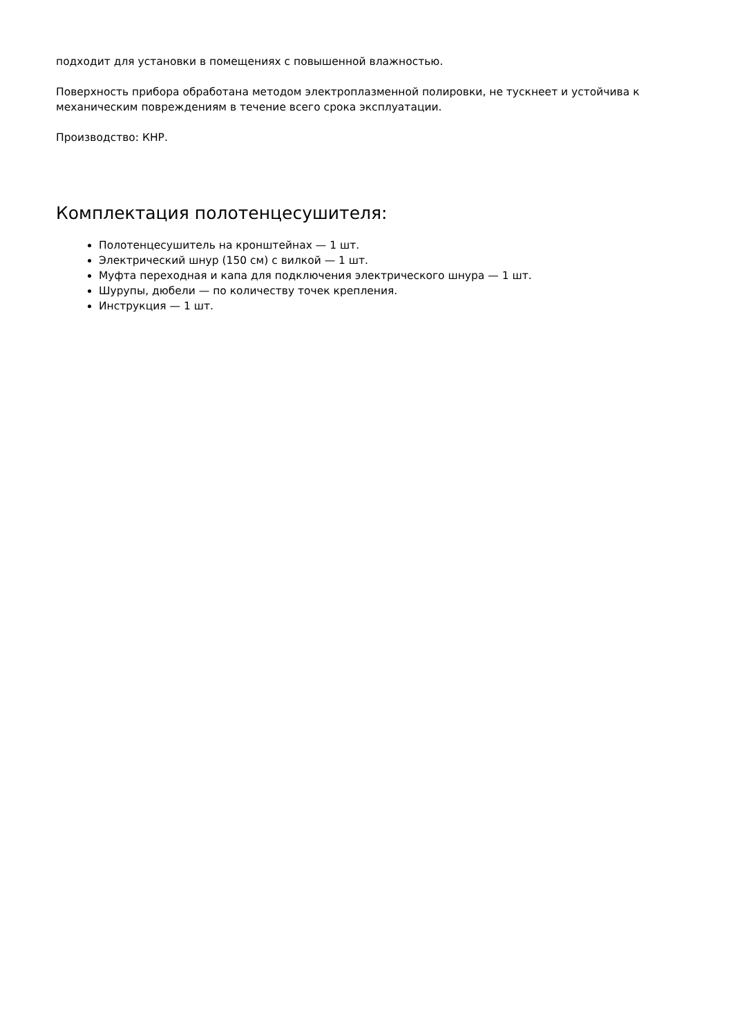подходит для установки в помещениях с повышенной влажностью.
Поверхность прибора обработана методом электроплазменной полировки, не тускнеет и устойчива к механическим повреждениям в течение всего срока эксплуатации.
Производство: КНР.
Комплектация полотенцесушителя:
Полотенцесушитель на кронштейнах — 1 шт.
Электрический шнур (150 см) с вилкой — 1 шт.
Муфта переходная и капа для подключения электрического шнура — 1 шт.
Шурупы, дюбели — по количеству точек крепления.
Инструкция — 1 шт.